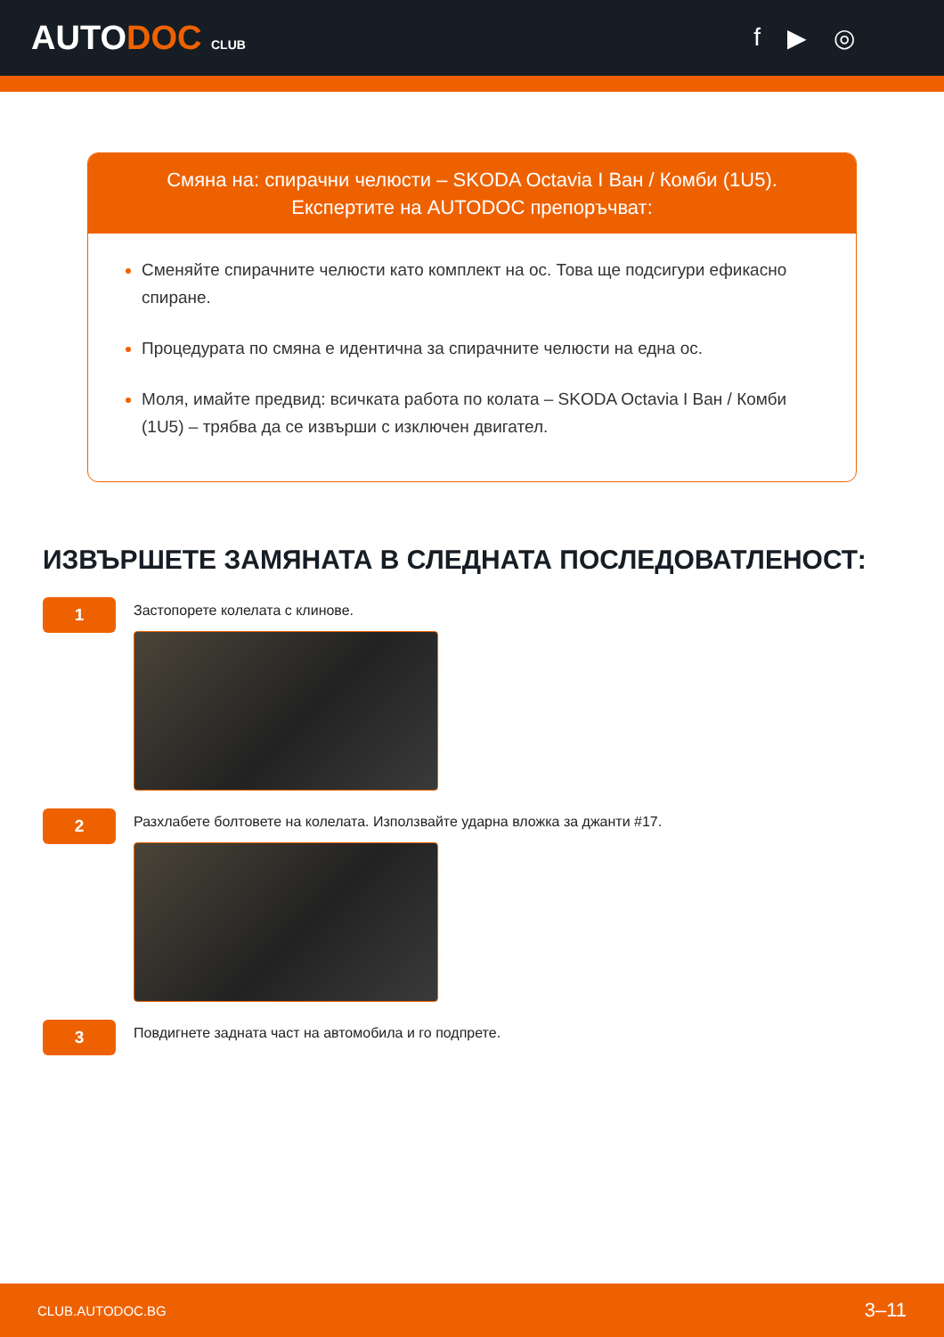AUTODOC CLUB
f ▶ ◎
Смяна на: спирачни челюсти – SKODA Octavia I Ван / Комби (1U5).
Експертите на AUTODOC препоръчват:
Сменяйте спирачните челюсти като комплект на ос. Това ще подсигури ефикасно спиране.
Процедурата по смяна е идентична за спирачните челюсти на една ос.
Моля, имайте предвид: всичката работа по колата – SKODA Octavia I Ван / Комби (1U5) – трябва да се извърши с изключен двигател.
ИЗВЪРШЕТЕ ЗАМЯНАТА В СЛЕДНАТА ПОСЛЕДОВАТЛЕНОСТ:
1
Застопорете колелата с клинове.
2
Разхлабете болтовете на колелата. Използвайте ударна вложка за джанти #17.
3
Повдигнете задната част на автомобила и го подпрете.
CLUB.AUTODOC.BG 3–11